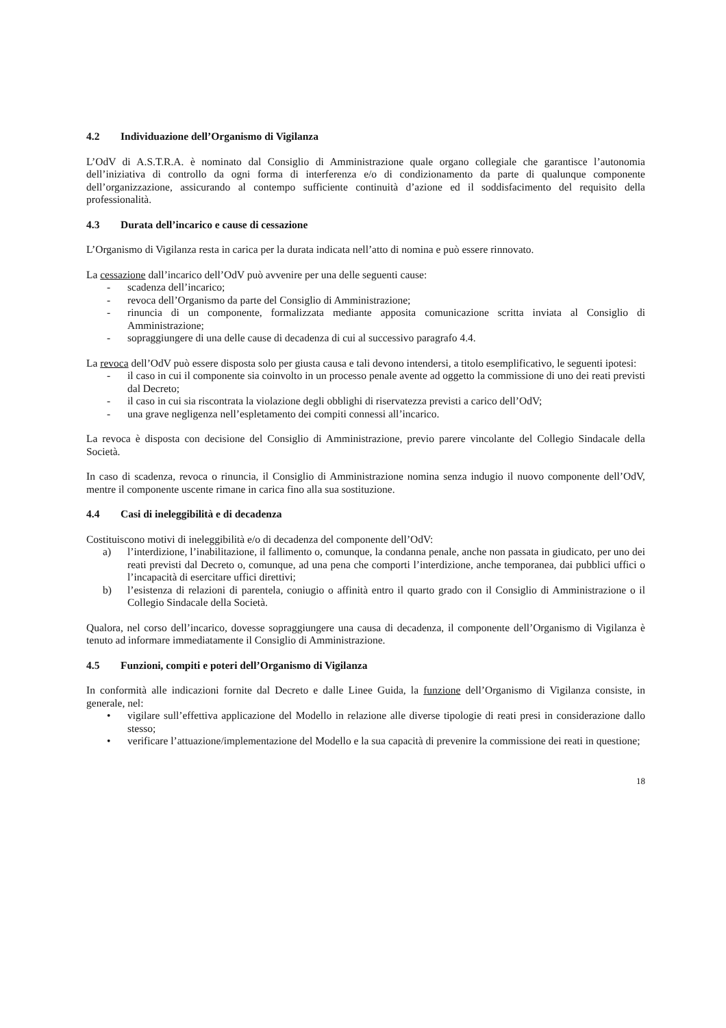4.2 Individuazione dell’Organismo di Vigilanza
L’OdV di A.S.T.R.A. è nominato dal Consiglio di Amministrazione quale organo collegiale che garantisce l’autonomia dell’iniziativa di controllo da ogni forma di interferenza e/o di condizionamento da parte di qualunque componente dell’organizzazione, assicurando al contempo sufficiente continuità d’azione ed il soddisfacimento del requisito della professionalità.
4.3 Durata dell’incarico e cause di cessazione
L’Organismo di Vigilanza resta in carica per la durata indicata nell’atto di nomina e può essere rinnovato.
La cessazione dall’incarico dell’OdV può avvenire per una delle seguenti cause:
- scadenza dell’incarico;
- revoca dell’Organismo da parte del Consiglio di Amministrazione;
- rinuncia di un componente, formalizzata mediante apposita comunicazione scritta inviata al Consiglio di Amministrazione;
- sopraggiungere di una delle cause di decadenza di cui al successivo paragrafo 4.4.
La revoca dell’OdV può essere disposta solo per giusta causa e tali devono intendersi, a titolo esemplificativo, le seguenti ipotesi:
- il caso in cui il componente sia coinvolto in un processo penale avente ad oggetto la commissione di uno dei reati previsti dal Decreto;
- il caso in cui sia riscontrata la violazione degli obblighi di riservatezza previsti a carico dell’OdV;
- una grave negligenza nell’espletamento dei compiti connessi all’incarico.
La revoca è disposta con decisione del Consiglio di Amministrazione, previo parere vincolante del Collegio Sindacale della Società.
In caso di scadenza, revoca o rinuncia, il Consiglio di Amministrazione nomina senza indugio il nuovo componente dell’OdV, mentre il componente uscente rimane in carica fino alla sua sostituzione.
4.4 Casi di ineleggibilità e di decadenza
Costituiscono motivi di ineleggibilità e/o di decadenza del componente dell’OdV:
a) l’interdizione, l’inabilitazione, il fallimento o, comunque, la condanna penale, anche non passata in giudicato, per uno dei reati previsti dal Decreto o, comunque, ad una pena che comporti l’interdizione, anche temporanea, dai pubblici uffici o l’incapacità di esercitare uffici direttivi;
b) l’esistenza di relazioni di parentela, coniugio o affinità entro il quarto grado con il Consiglio di Amministrazione o il Collegio Sindacale della Società.
Qualora, nel corso dell’incarico, dovesse sopraggiungere una causa di decadenza, il componente dell’Organismo di Vigilanza è tenuto ad informare immediatamente il Consiglio di Amministrazione.
4.5 Funzioni, compiti e poteri dell’Organismo di Vigilanza
In conformità alle indicazioni fornite dal Decreto e dalle Linee Guida, la funzione dell’Organismo di Vigilanza consiste, in generale, nel:
• vigilare sull’effettiva applicazione del Modello in relazione alle diverse tipologie di reati presi in considerazione dallo stesso;
• verificare l’attuazione/implementazione del Modello e la sua capacità di prevenire la commissione dei reati in questione;
18